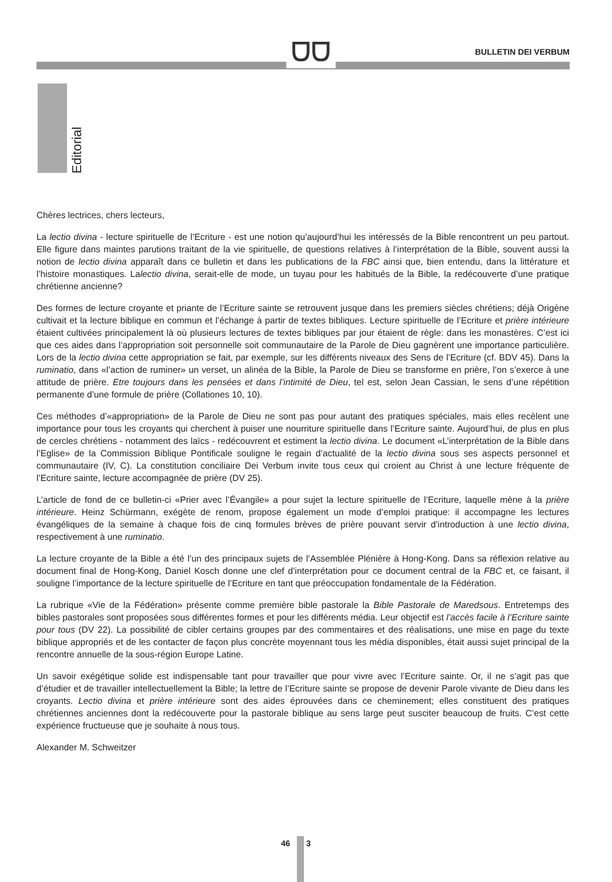ᗜᗜ BULLETIN DEI VERBUM
Editorial
Chères lectrices, chers lecteurs,
La lectio divina - lecture spirituelle de l’Ecriture - est une notion qu’aujourd’hui les intéressés de la Bible rencontrent un peu partout. Elle figure dans maintes parutions traitant de la vie spirituelle, de questions relatives à l’interprétation de la Bible, souvent aussi la notion de lectio divina apparaît dans ce bulletin et dans les publications de la FBC ainsi que, bien entendu, dans la littérature et l’histoire monastiques. Lalectio divina, serait-elle de mode, un tuyau pour les habitués de la Bible, la redécouverte d’une pratique chrétienne ancienne?
Des formes de lecture croyante et priante de l’Ecriture sainte se retrouvent jusque dans les premiers siècles chrétiens; déjà Origène cultivait et la lecture biblique en commun et l’échange à partir de textes bibliques. Lecture spirituelle de l’Ecriture et prière intérieure étaient cultivées principalement là où plusieurs lectures de textes bibliques par jour étaient de règle: dans les monastères. C’est ici que ces aides dans l’appropriation soit personnelle soit communautaire de la Parole de Dieu gagnèrent une importance particulière. Lors de la lectio divina cette appropriation se fait, par exemple, sur les différents niveaux des Sens de l’Ecriture (cf. BDV 45). Dans la ruminatio, dans «l’action de ruminer» un verset, un alinéa de la Bible, la Parole de Dieu se transforme en prière, l’on s’exerce à une attitude de prière. Etre toujours dans les pensées et dans l’intimité de Dieu, tel est, selon Jean Cassian, le sens d’une répétition permanente d’une formule de prière (Collationes 10, 10).
Ces méthodes d’«appropriation» de la Parole de Dieu ne sont pas pour autant des pratiques spéciales, mais elles recèlent une importance pour tous les croyants qui cherchent à puiser une nourriture spirituelle dans l’Ecriture sainte. Aujourd’hui, de plus en plus de cercles chrétiens - notamment des laïcs - redécouvrent et estiment la lectio divina. Le document «L’interprétation de la Bible dans l’Eglise» de la Commission Biblique Pontificale souligne le regain d’actualité de la lectio divina sous ses aspects personnel et communautaire (IV, C). La constitution conciliaire Dei Verbum invite tous ceux qui croient au Christ à une lecture fréquente de l’Ecriture sainte, lecture accompagnée de prière (DV 25).
L’article de fond de ce bulletin-ci «Prier avec l’Évangile» a pour sujet la lecture spirituelle de l’Ecriture, laquelle mène à la prière intérieure. Heinz Schürmann, exégète de renom, propose également un mode d’emploi pratique: il accompagne les lectures évangéliques de la semaine à chaque fois de cinq formules brèves de prière pouvant servir d’introduction à une lectio divina, respectivement à une ruminatio.
La lecture croyante de la Bible a été l’un des principaux sujets de l’Assemblée Plénière à Hong-Kong. Dans sa réflexion relative au document final de Hong-Kong, Daniel Kosch donne une clef d’interprétation pour ce document central de la FBC et, ce faisant, il souligne l’importance de la lecture spirituelle de l’Ecriture en tant que préoccupation fondamentale de la Fédération.
La rubrique «Vie de la Fédération» présente comme première bible pastorale la Bible Pastorale de Maredsous. Entretemps des bibles pastorales sont proposées sous différentes formes et pour les différents média. Leur objectif est l’accès facile à l’Ecriture sainte pour tous (DV 22). La possibilité de cibler certains groupes par des commentaires et des réalisations, une mise en page du texte biblique appropriés et de les contacter de façon plus concrète moyennant tous les média disponibles, était aussi sujet principal de la rencontre annuelle de la sous-région Europe Latine.
Un savoir exégétique solide est indispensable tant pour travailler que pour vivre avec l’Ecriture sainte. Or, il ne s’agit pas que d’étudier et de travailler intellectuellement la Bible; la lettre de l’Ecriture sainte se propose de devenir Parole vivante de Dieu dans les croyants. Lectio divina et prière intérieure sont des aides éprouvées dans ce cheminement; elles constituent des pratiques chrétiennes anciennes dont la redécouverte pour la pastorale biblique au sens large peut susciter beaucoup de fruits. C’est cette expérience fructueuse que je souhaite à nous tous.
Alexander M. Schweitzer
46 3